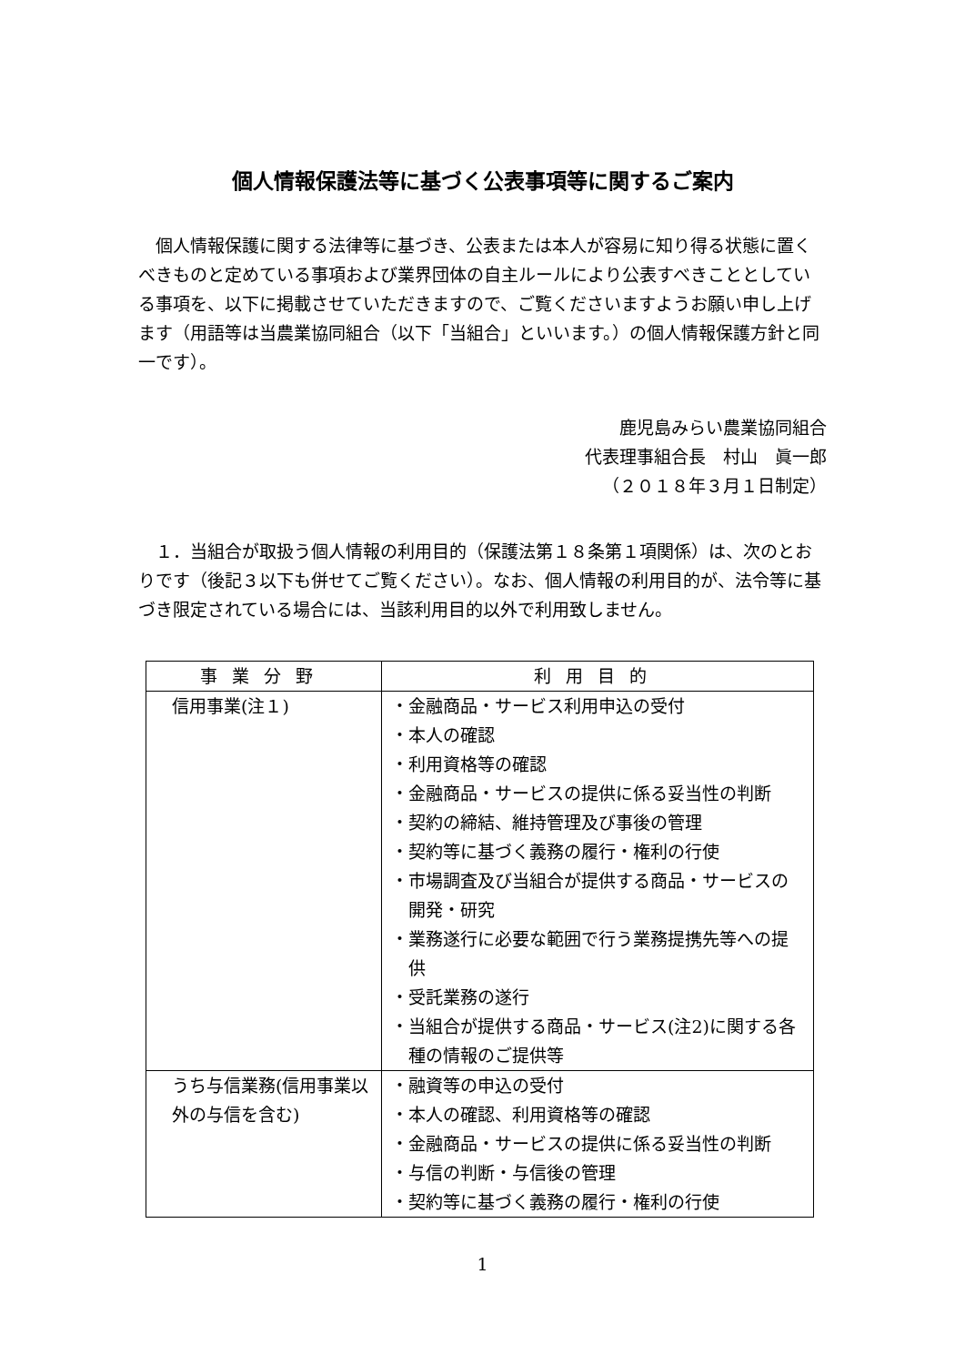個人情報保護法等に基づく公表事項等に関するご案内
　個人情報保護に関する法律等に基づき、公表または本人が容易に知り得る状態に置くべきものと定めている事項および業界団体の自主ルールにより公表すべきこととしている事項を、以下に掲載させていただきますので、ご覧くださいますようお願い申し上げます（用語等は当農業協同組合（以下「当組合」といいます。）の個人情報保護方針と同一です）。
鹿児島みらい農業協同組合
代表理事組合長　村山　眞一郎
（２０１８年３月１日制定）
　１．当組合が取扱う個人情報の利用目的（保護法第１８条第１項関係）は、次のとおりです（後記３以下も併せてご覧ください）。なお、個人情報の利用目的が、法令等に基づき限定されている場合には、当該利用目的以外で利用致しません。
| 事業分野 | 利用目的 |
| --- | --- |
| 信用事業(注１) | ・金融商品・サービス利用申込の受付 ・本人の確認 ・利用資格等の確認 ・金融商品・サービスの提供に係る妥当性の判断 ・契約の締結、維持管理及び事後の管理 ・契約等に基づく義務の履行・権利の行使 ・市場調査及び当組合が提供する商品・サービスの開発・研究 ・業務遂行に必要な範囲で行う業務提携先等への提供 ・受託業務の遂行 ・当組合が提供する商品・サービス(注2)に関する各種の情報のご提供等 |
| うち与信業務(信用事業以外の与信を含む) | ・融資等の申込の受付 ・本人の確認、利用資格等の確認 ・金融商品・サービスの提供に係る妥当性の判断 ・与信の判断・与信後の管理 ・契約等に基づく義務の履行・権利の行使 |
1